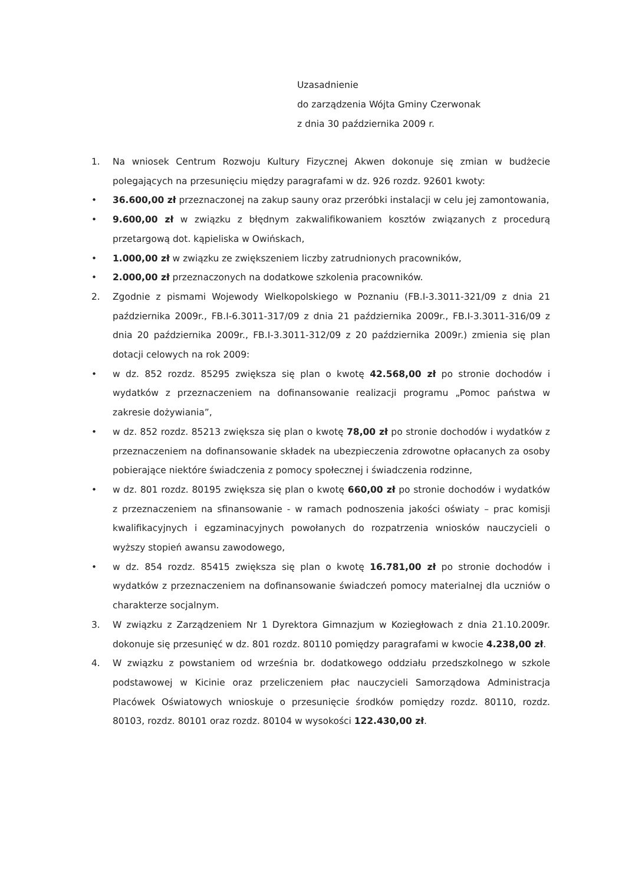Uzasadnienie
do zarządzenia Wójta Gminy Czerwonak
z dnia 30 października 2009 r.
1. Na wniosek Centrum Rozwoju Kultury Fizycznej Akwen dokonuje się zmian w budżecie polegających na przesunięciu między paragrafami w dz. 926 rozdz. 92601 kwoty:
• 36.600,00 zł przeznaczonej na zakup sauny oraz przeróbki instalacji w celu jej zamontowania,
• 9.600,00 zł w związku z błędnym zakwalifikowaniem kosztów związanych z procedurą przetargową dot. kąpieliska w Owińskach,
• 1.000,00 zł w związku ze zwiększeniem liczby zatrudnionych pracowników,
• 2.000,00 zł przeznaczonych na dodatkowe szkolenia pracowników.
2. Zgodnie z pismami Wojewody Wielkopolskiego w Poznaniu (FB.I-3.3011-321/09 z dnia 21 października 2009r., FB.I-6.3011-317/09 z dnia 21 października 2009r., FB.I-3.3011-316/09 z dnia 20 października 2009r., FB.I-3.3011-312/09 z 20 października 2009r.) zmienia się plan dotacji celowych na rok 2009:
• w dz. 852 rozdz. 85295 zwiększa się plan o kwotę 42.568,00 zł po stronie dochodów i wydatków z przeznaczeniem na dofinansowanie realizacji programu „Pomoc państwa w zakresie dożywiania”,
• w dz. 852 rozdz. 85213 zwiększa się plan o kwotę 78,00 zł po stronie dochodów i wydatków z przeznaczeniem na dofinansowanie składek na ubezpieczenia zdrowotne opłacanych za osoby pobierające niektóre świadczenia z pomocy społecznej i świadczenia rodzinne,
• w dz. 801 rozdz. 80195 zwiększa się plan o kwotę 660,00 zł po stronie dochodów i wydatków z przeznaczeniem na sfinansowanie - w ramach podnoszenia jakości oświaty – prac komisji kwalifikacyjnych i egzaminacyjnych powołanych do rozpatrzenia wniosków nauczycieli o wyższy stopień awansu zawodowego,
• w dz. 854 rozdz. 85415 zwiększa się plan o kwotę 16.781,00 zł po stronie dochodów i wydatków z przeznaczeniem na dofinansowanie świadczeń pomocy materialnej dla uczniów o charakterze socjalnym.
3. W związku z Zarządzeniem Nr 1 Dyrektora Gimnazjum w Koziegłowach z dnia 21.10.2009r. dokonuje się przesunięć w dz. 801 rozdz. 80110 pomiędzy paragrafami w kwocie 4.238,00 zł.
4. W związku z powstaniem od września br. dodatkowego oddziału przedszkolnego w szkole podstawowej w Kicinie oraz przeliczeniem płac nauczycieli Samorządowa Administracja Placówek Oświatowych wnioskuje o przesunięcie środków pomiędzy rozdz. 80110, rozdz. 80103, rozdz. 80101 oraz rozdz. 80104 w wysokości 122.430,00 zł.